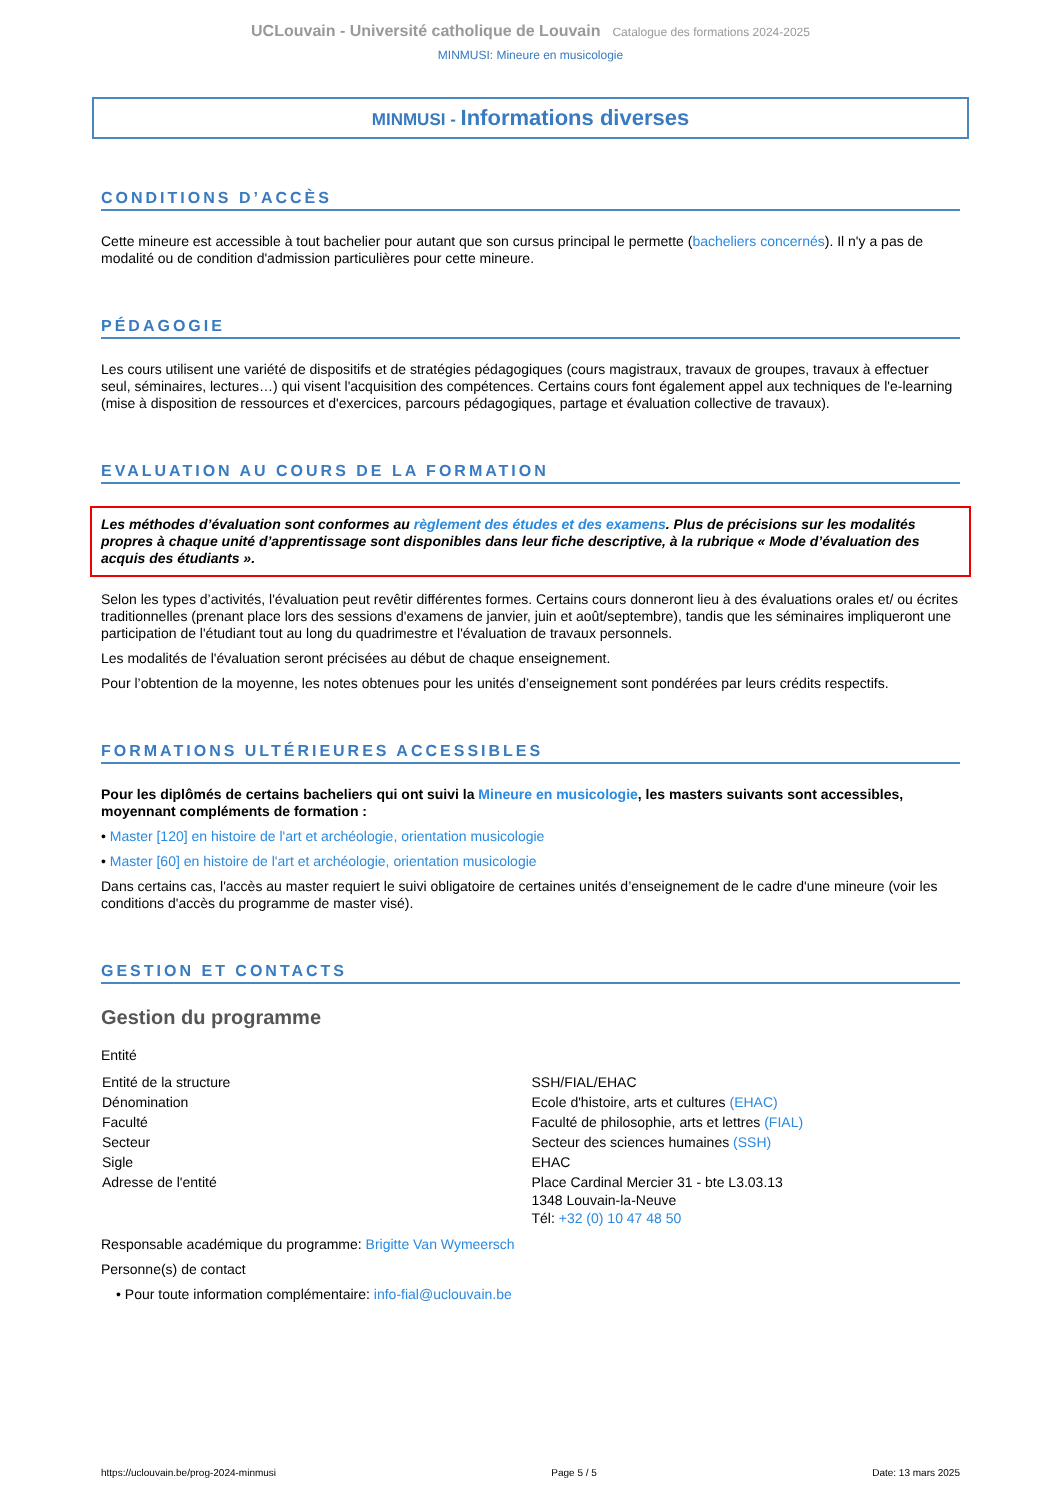UCLouvain - Université catholique de Louvain Catalogue des formations 2024-2025
MINMUSI: Mineure en musicologie
MINMUSI - Informations diverses
CONDITIONS D’ACCÈS
Cette mineure est accessible à tout bachelier pour autant que son cursus principal le permette (bacheliers concernés). Il n'y a pas de modalité ou de condition d'admission particulières pour cette mineure.
PÉDAGOGIE
Les cours utilisent une variété de dispositifs et de stratégies pédagogiques (cours magistraux, travaux de groupes, travaux à effectuer seul, séminaires, lectures…) qui visent l'acquisition des compétences. Certains cours font également appel aux techniques de l'e-learning (mise à disposition de ressources et d'exercices, parcours pédagogiques, partage et évaluation collective de travaux).
EVALUATION AU COURS DE LA FORMATION
Les méthodes d’évaluation sont conformes au règlement des études et des examens. Plus de précisions sur les modalités propres à chaque unité d’apprentissage sont disponibles dans leur fiche descriptive, à la rubrique « Mode d’évaluation des acquis des étudiants ».
Selon les types d’activités, l'évaluation peut revêtir différentes formes. Certains cours donneront lieu à des évaluations orales et/ ou écrites traditionnelles (prenant place lors des sessions d'examens de janvier, juin et août/septembre), tandis que les séminaires impliqueront une participation de l'étudiant tout au long du quadrimestre et l'évaluation de travaux personnels.
Les modalités de l'évaluation seront précisées au début de chaque enseignement.
Pour l’obtention de la moyenne, les notes obtenues pour les unités d’enseignement sont pondérées par leurs crédits respectifs.
FORMATIONS ULTÉRIEURES ACCESSIBLES
Pour les diplômés de certains bacheliers qui ont suivi la Mineure en musicologie, les masters suivants sont accessibles, moyennant compléments de formation :
• Master [120] en histoire de l'art et archéologie, orientation musicologie
• Master [60] en histoire de l'art et archéologie, orientation musicologie
Dans certains cas, l'accès au master requiert le suivi obligatoire de certaines unités d’enseignement de le cadre d'une mineure (voir les conditions d'accès du programme de master visé).
GESTION ET CONTACTS
Gestion du programme
Entité
| Entité de la structure | SSH/FIAL/EHAC |
| Dénomination | Ecole d'histoire, arts et cultures (EHAC) |
| Faculté | Faculté de philosophie, arts et lettres (FIAL) |
| Secteur | Secteur des sciences humaines (SSH) |
| Sigle | EHAC |
| Adresse de l'entité | Place Cardinal Mercier 31 - bte L3.03.13 1348 Louvain-la-Neuve Tél: +32 (0) 10 47 48 50 |
Responsable académique du programme: Brigitte Van Wymeersch
Personne(s) de contact
• Pour toute information complémentaire: info-fial@uclouvain.be
https://uclouvain.be/prog-2024-minmusi Page 5 / 5 Date: 13 mars 2025